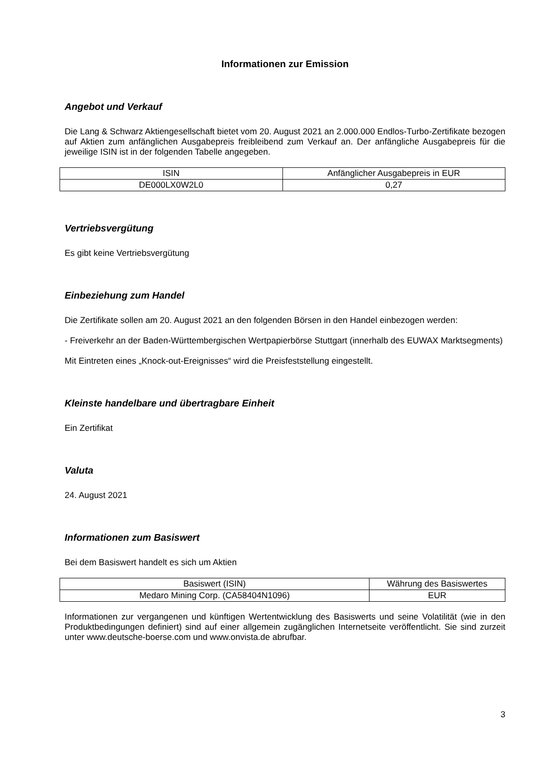Informationen zur Emission
Angebot und Verkauf
Die Lang & Schwarz Aktiengesellschaft bietet vom 20. August 2021 an 2.000.000 Endlos-Turbo-Zertifikate bezogen auf Aktien zum anfänglichen Ausgabepreis freibleibend zum Verkauf an. Der anfängliche Ausgabepreis für die jeweilige ISIN ist in der folgenden Tabelle angegeben.
| ISIN | Anfänglicher Ausgabepreis in EUR |
| --- | --- |
| DE000LX0W2L0 | 0,27 |
Vertriebsvergütung
Es gibt keine Vertriebsvergütung
Einbeziehung zum Handel
Die Zertifikate sollen am 20. August 2021 an den folgenden Börsen in den Handel einbezogen werden:
- Freiverkehr an der Baden-Württembergischen Wertpapierbörse Stuttgart (innerhalb des EUWAX Marktsegments)
Mit Eintreten eines „Knock-out-Ereignisses“ wird die Preisfeststellung eingestellt.
Kleinste handelbare und übertragbare Einheit
Ein Zertifikat
Valuta
24. August 2021
Informationen zum Basiswert
Bei dem Basiswert handelt es sich um Aktien
| Basiswert (ISIN) | Währung des Basiswertes |
| --- | --- |
| Medaro Mining Corp. (CA58404N1096) | EUR |
Informationen zur vergangenen und künftigen Wertentwicklung des Basiswerts und seine Volatilität (wie in den Produktbedingungen definiert) sind auf einer allgemein zugänglichen Internetseite veröffentlicht. Sie sind zurzeit unter www.deutsche-boerse.com und www.onvista.de abrufbar.
3